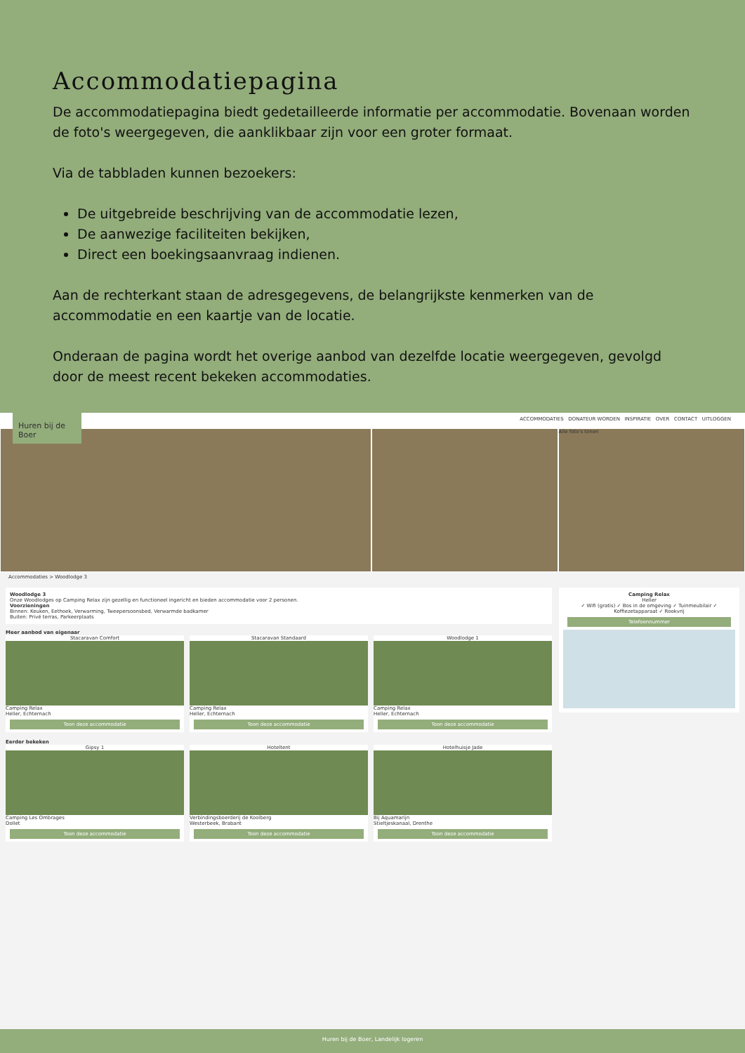Accommodatiepagina
De accommodatiepagina biedt gedetailleerde informatie per accommodatie. Bovenaan worden de foto's weergegeven, die aanklikbaar zijn voor een groter formaat.
Via de tabbladen kunnen bezoekers:
De uitgebreide beschrijving van de accommodatie lezen,
De aanwezige faciliteiten bekijken,
Direct een boekingsaanvraag indienen.
Aan de rechterkant staan de adresgegevens, de belangrijkste kenmerken van de accommodatie en een kaartje van de locatie.
Onderaan de pagina wordt het overige aanbod van dezelfde locatie weergegeven, gevolgd door de meest recent bekeken accommodaties.
ACCOMMODATIES DONATEUR WORDEN INSPIRATIE OVER CONTACT UITLOGGEN
Huren bij de Boer
Alle foto's tonen
Accommodaties > Woodlodge 3
Woodlodge 3
Onze Woodlodges op Camping Relax zijn gezellig en functioneel ingericht en bieden accommodatie voor 2 personen.
Voorzieningen
Binnen: Keuken, Eethoek, Verwarming, Tweepersoonsbed, Verwarmde badkamer
Buiten: Privé terras, Parkeerplaats
Meer aanbod van eigenaar
Stacaravan Comfort
Camping Relax
Heller, Echternach
Toon deze accommodatie
Stacaravan Standaard
Camping Relax
Heller, Echternach
Toon deze accommodatie
Woodlodge 1
Camping Relax
Heller, Echternach
Toon deze accommodatie
Eerder bekeken
Gipsy 1
Camping Les Ombrages
Dollet
Toon deze accommodatie
Hoteltent
Verbindingsboerderij de Koolberg
Westerbeek, Brabant
Toon deze accommodatie
Hotelhuisje Jade
Bij Aquamarijn
Stieltjeskanaal, Drenthe
Toon deze accommodatie
Camping Relax
Heller
✓ Wifi (gratis) ✓ Bos in de omgeving ✓ Tuinmeubilair ✓ Koffiezetapparaat ✓ Rookvrij
Telefoonnummer
Huren bij de Boer, Landelijk logeren